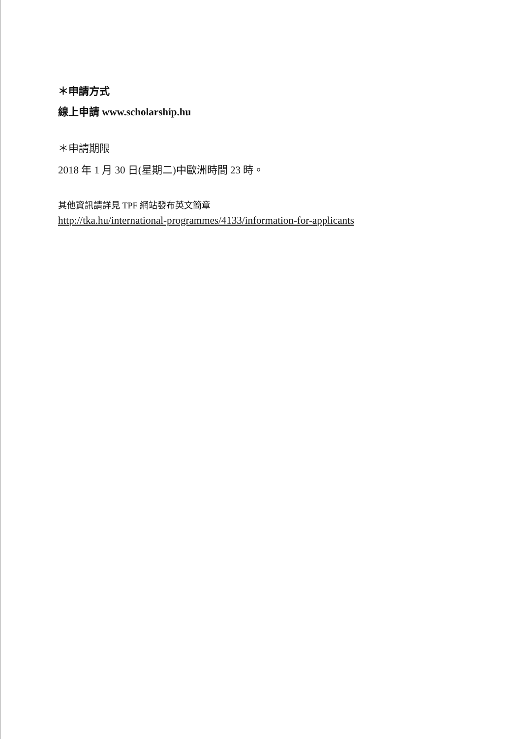＊申請方式
線上申請 www.scholarship.hu
＊申請期限
2018 年 1 月 30 日(星期二)中歐洲時間 23 時。
其他資訊請詳見 TPF 網站發布英文簡章
http://tka.hu/international-programmes/4133/information-for-applicants